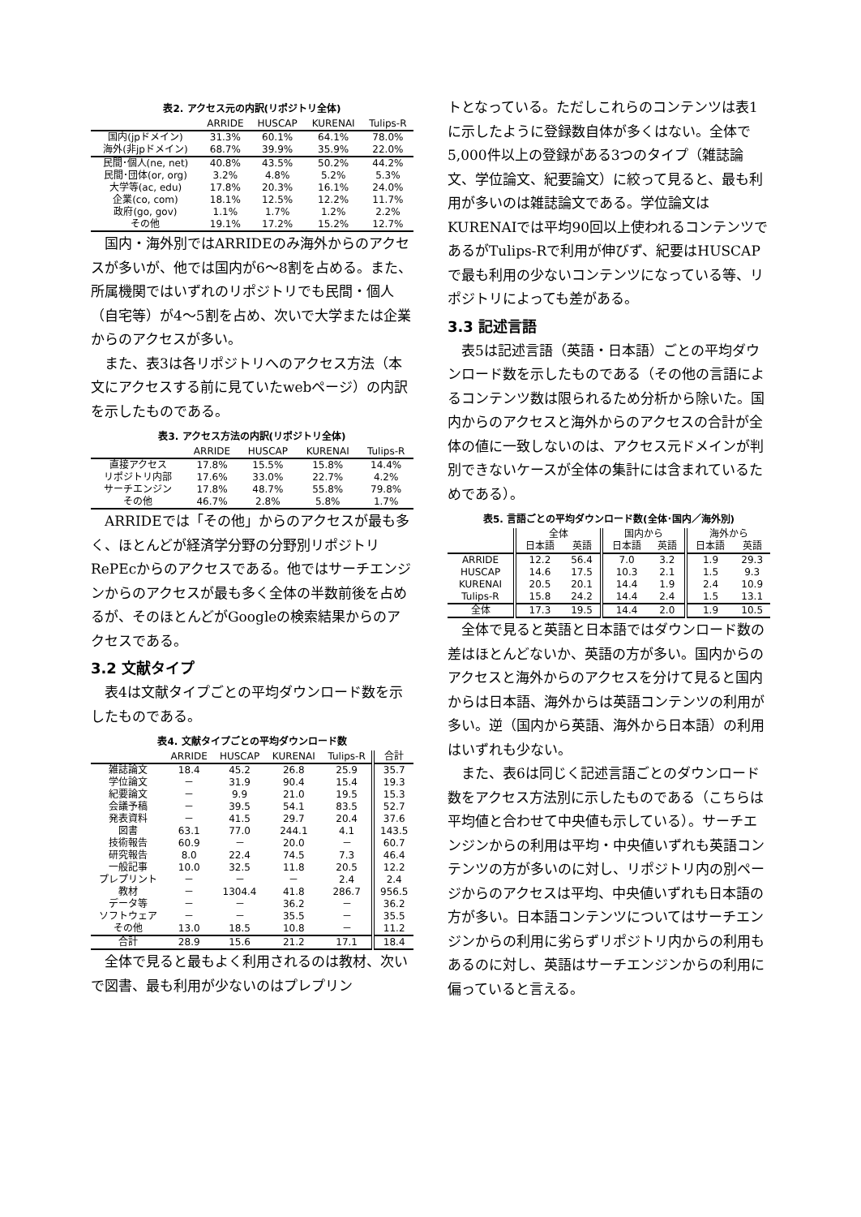表2. アクセス元の内訳(リポジトリ全体)
| | ARRIDE | HUSCAP | KURENAI | Tulips-R |
| --- | --- | --- | --- | --- |
| 国内(jpドメイン) | 31.3% | 60.1% | 64.1% | 78.0% |
| 海外(非jpドメイン) | 68.7% | 39.9% | 35.9% | 22.0% |
| 民間･個人(ne, net) | 40.8% | 43.5% | 50.2% | 44.2% |
| 民間･団体(or, org) | 3.2% | 4.8% | 5.2% | 5.3% |
| 大学等(ac, edu) | 17.8% | 20.3% | 16.1% | 24.0% |
| 企業(co, com) | 18.1% | 12.5% | 12.2% | 11.7% |
| 政府(go, gov) | 1.1% | 1.7% | 1.2% | 2.2% |
| その他 | 19.1% | 17.2% | 15.2% | 12.7% |
国内・海外別ではARRIDEのみ海外からのアクセスが多いが、他では国内が6～8割を占める。また、所属機関ではいずれのリポジトリでも民間・個人（自宅等）が4～5割を占め、次いで大学または企業からのアクセスが多い。
また、表3は各リポジトリへのアクセス方法（本文にアクセスする前に見ていたwebページ）の内訳を示したものである。
表3. アクセス方法の内訳(リポジトリ全体)
| | ARRIDE | HUSCAP | KURENAI | Tulips-R |
| --- | --- | --- | --- | --- |
| 直接アクセス | 17.8% | 15.5% | 15.8% | 14.4% |
| リポジトリ内部 | 17.6% | 33.0% | 22.7% | 4.2% |
| サーチエンジン | 17.8% | 48.7% | 55.8% | 79.8% |
| その他 | 46.7% | 2.8% | 5.8% | 1.7% |
ARRIDEでは「その他」からのアクセスが最も多く、ほとんどが経済学分野の分野別リポジトリRePEcからのアクセスである。他ではサーチエンジンからのアクセスが最も多く全体の半数前後を占めるが、そのほとんどがGoogleの検索結果からのアクセスである。
3.2 文献タイプ
表4は文献タイプごとの平均ダウンロード数を示したものである。
表4. 文献タイプごとの平均ダウンロード数
| | ARRIDE | HUSCAP | KURENAI | Tulips-R | 合計 |
| --- | --- | --- | --- | --- | --- |
| 雑誌論文 | 18.4 | 45.2 | 26.8 | 25.9 | 35.7 |
| 学位論文 | － | 31.9 | 90.4 | 15.4 | 19.3 |
| 紀要論文 | － | 9.9 | 21.0 | 19.5 | 15.3 |
| 会議予稿 | － | 39.5 | 54.1 | 83.5 | 52.7 |
| 発表資料 | － | 41.5 | 29.7 | 20.4 | 37.6 |
| 図書 | 63.1 | 77.0 | 244.1 | 4.1 | 143.5 |
| 技術報告 | 60.9 | － | 20.0 | － | 60.7 |
| 研究報告 | 8.0 | 22.4 | 74.5 | 7.3 | 46.4 |
| 一般記事 | 10.0 | 32.5 | 11.8 | 20.5 | 12.2 |
| プレプリント | － | － | － | 2.4 | 2.4 |
| 教材 | － | 1304.4 | 41.8 | 286.7 | 956.5 |
| データ等 | － | － | 36.2 | － | 36.2 |
| ソフトウェア | － | － | 35.5 | － | 35.5 |
| その他 | 13.0 | 18.5 | 10.8 | － | 11.2 |
| 合計 | 28.9 | 15.6 | 21.2 | 17.1 | 18.4 |
全体で見ると最もよく利用されるのは教材、次いで図書、最も利用が少ないのはプレプリン
トとなっている。ただしこれらのコンテンツは表1に示したように登録数自体が多くはない。全体で5,000件以上の登録がある3つのタイプ（雑誌論文、学位論文、紀要論文）に絞って見ると、最も利用が多いのは雑誌論文である。学位論文はKURENAIでは平均90回以上使われるコンテンツであるがTulips-Rで利用が伸びず、紀要はHUSCAPで最も利用の少ないコンテンツになっている等、リポジトリによっても差がある。
3.3 記述言語
表5は記述言語（英語・日本語）ごとの平均ダウンロード数を示したものである（その他の言語によるコンテンツ数は限られるため分析から除いた。国内からのアクセスと海外からのアクセスの合計が全体の値に一致しないのは、アクセス元ドメインが判別できないケースが全体の集計には含まれているためである）。
表5. 言語ごとの平均ダウンロード数(全体･国内／海外別)
| | 全体 | | 国内から | | 海外から | |
| --- | --- | --- | --- | --- | --- | --- |
| | 日本語 | 英語 | 日本語 | 英語 | 日本語 | 英語 |
| ARRIDE | 12.2 | 56.4 | 7.0 | 3.2 | 1.9 | 29.3 |
| HUSCAP | 14.6 | 17.5 | 10.3 | 2.1 | 1.5 | 9.3 |
| KURENAI | 20.5 | 20.1 | 14.4 | 1.9 | 2.4 | 10.9 |
| Tulips-R | 15.8 | 24.2 | 14.4 | 2.4 | 1.5 | 13.1 |
| 全体 | 17.3 | 19.5 | 14.4 | 2.0 | 1.9 | 10.5 |
全体で見ると英語と日本語ではダウンロード数の差はほとんどないか、英語の方が多い。国内からのアクセスと海外からのアクセスを分けて見ると国内からは日本語、海外からは英語コンテンツの利用が多い。逆（国内から英語、海外から日本語）の利用はいずれも少ない。
また、表6は同じく記述言語ごとのダウンロード数をアクセス方法別に示したものである（こちらは平均値と合わせて中央値も示している）。サーチエンジンからの利用は平均・中央値いずれも英語コンテンツの方が多いのに対し、リポジトリ内の別ページからのアクセスは平均、中央値いずれも日本語の方が多い。日本語コンテンツについてはサーチエンジンからの利用に劣らずリポジトリ内からの利用もあるのに対し、英語はサーチエンジンからの利用に偏っていると言える。